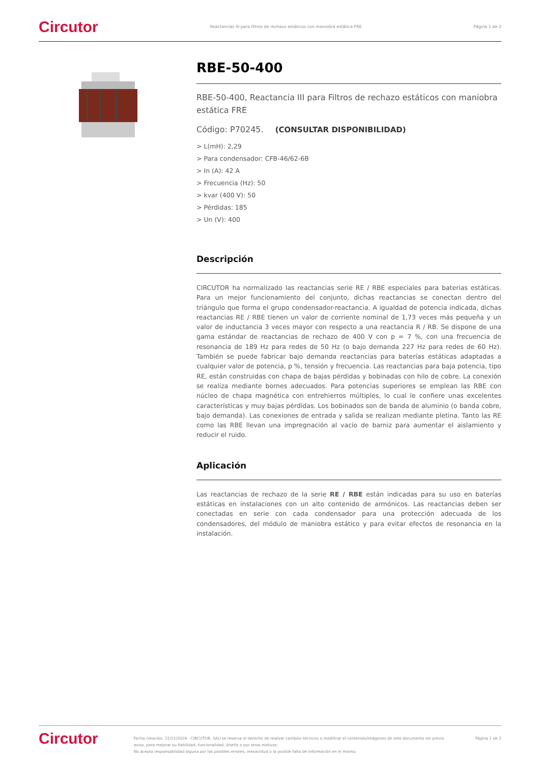Circutor Reactancias III para filtros de rechazo estáticos con maniobra estática FRE Página 1 de 2
RBE-50-400
RBE-50-400, Reactancia III para Filtros de rechazo estáticos con maniobra estática FRE
Código: P70245. (CONSULTAR DISPONIBILIDAD)
> L(mH): 2,29
> Para condensador: CFB-46/62-6B
> In (A): 42 A
> Frecuencia (Hz): 50
> kvar (400 V): 50
> Pérdidas: 185
> Un (V): 400
Descripción
CIRCUTOR ha normalizado las reactancias serie RE / RBE especiales para baterias estáticas. Para un mejor funcionamiento del conjunto, dichas reactancias se conectan dentro del triángulo que forma el grupo condensador-reactancia. A igualdad de potencia indicada, dichas reactancias RE / RBE tienen un valor de corriente nominal de 1,73 veces más pequeña y un valor de inductancia 3 veces mayor con respecto a una reactancia R / RB. Se dispone de una gama estándar de reactancias de rechazo de 400 V con p = 7 %, con una frecuencia de resonancia de 189 Hz para redes de 50 Hz (o bajo demanda 227 Hz para redes de 60 Hz). También se puede fabricar bajo demanda reactancias para baterías estáticas adaptadas a cualquier valor de potencia, p %, tensión y frecuencia. Las reactancias para baja potencia, tipo RE, están construidas con chapa de bajas pérdidas y bobinadas con hilo de cobre. La conexión se realiza mediante bornes adecuados. Para potencias superiores se emplean las RBE con núcleo de chapa magnética con entrehierros múltiples, lo cual le confiere unas excelentes características y muy bajas pérdidas. Los bobinados son de banda de aluminio (o banda cobre, bajo demanda). Las conexiones de entrada y salida se realizan mediante pletina. Tanto las RE como las RBE llevan una impregnación al vacío de barniz para aumentar el aislamiento y reducir el ruido.
Aplicación
Las reactancias de rechazo de la serie RE / RBE están indicadas para su uso en baterías estáticas en instalaciones con un alto contenido de armónicos. Las reactancias deben ser conectadas en serie con cada condensador para una protección adecuada de los condensadores, del módulo de maniobra estático y para evitar efectos de resonancia en la instalación.
Circutor Fecha creación: 22/12/2024 - CIRCUTOR, SAU se reserva el derecho de realizar cambios técnicos o modificar el contenido/imágenes de este documento sin previo aviso, para mejorar su fiabilidad, funcionalidad, diseño o por otros motivos.
No acepta responsabilidad alguna por los posibles errores, inexactitud o la posible falta de información en el mismo. Página 1 de 2